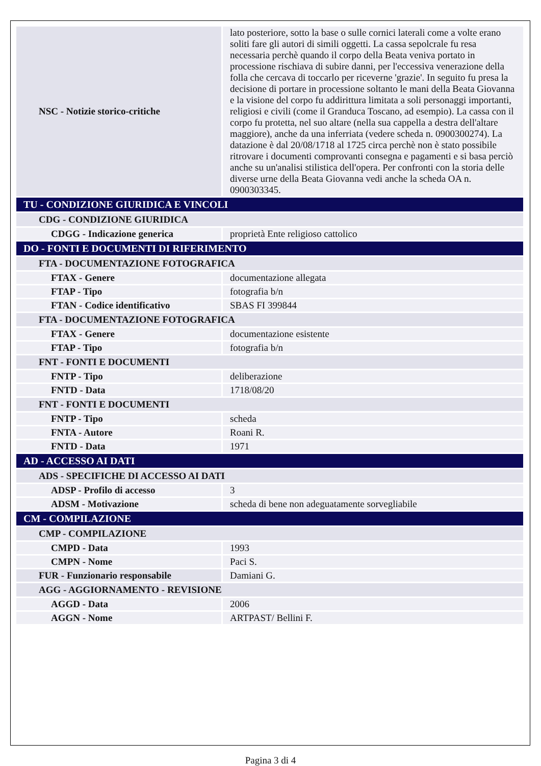| NSC - Notizie storico-critiche | lato posteriore, sotto la base o sulle cornici laterali come a volte erano soliti fare gli autori di simili oggetti. La cassa sepolcrale fu resa necessaria perchè quando il corpo della Beata veniva portato in processione rischiava di subire danni, per l'eccessiva venerazione della folla che cercava di toccarlo per riceverne 'grazie'. In seguito fu presa la decisione di portare in processione soltanto le mani della Beata Giovanna e la visione del corpo fu addirittura limitata a soli personaggi importanti, religiosi e civili (come il Granduca Toscano, ad esempio). La cassa con il corpo fu protetta, nel suo altare (nella sua cappella a destra dell'altare maggiore), anche da una inferriata (vedere scheda n. 0900300274). La datazione è dal 20/08/1718 al 1725 circa perchè non è stato possibile ritrovare i documenti comprovanti consegna e pagamenti e si basa perciò anche su un'analisi stilistica dell'opera. Per confronti con la storia delle diverse urne della Beata Giovanna vedi anche la scheda OA n. 0900303345. |
| TU - CONDIZIONE GIURIDICA E VINCOLI | |
| CDG - CONDIZIONE GIURIDICA | |
| CDGG - Indicazione generica | proprietà Ente religioso cattolico |
| DO - FONTI E DOCUMENTI DI RIFERIMENTO | |
| FTA - DOCUMENTAZIONE FOTOGRAFICA | |
| FTAX - Genere | documentazione allegata |
| FTAP - Tipo | fotografia b/n |
| FTAN - Codice identificativo | SBAS FI 399844 |
| FTA - DOCUMENTAZIONE FOTOGRAFICA | |
| FTAX - Genere | documentazione esistente |
| FTAP - Tipo | fotografia b/n |
| FNT - FONTI E DOCUMENTI | |
| FNTP - Tipo | deliberazione |
| FNTD - Data | 1718/08/20 |
| FNT - FONTI E DOCUMENTI | |
| FNTP - Tipo | scheda |
| FNTA - Autore | Roani R. |
| FNTD - Data | 1971 |
| AD - ACCESSO AI DATI | |
| ADS - SPECIFICHE DI ACCESSO AI DATI | |
| ADSP - Profilo di accesso | 3 |
| ADSM - Motivazione | scheda di bene non adeguatamente sorvegliabile |
| CM - COMPILAZIONE | |
| CMP - COMPILAZIONE | |
| CMPD - Data | 1993 |
| CMPN - Nome | Paci S. |
| FUR - Funzionario responsabile | Damiani G. |
| AGG - AGGIORNAMENTO - REVISIONE | |
| AGGD - Data | 2006 |
| AGGN - Nome | ARTPAST/ Bellini F. |
Pagina 3 di 4